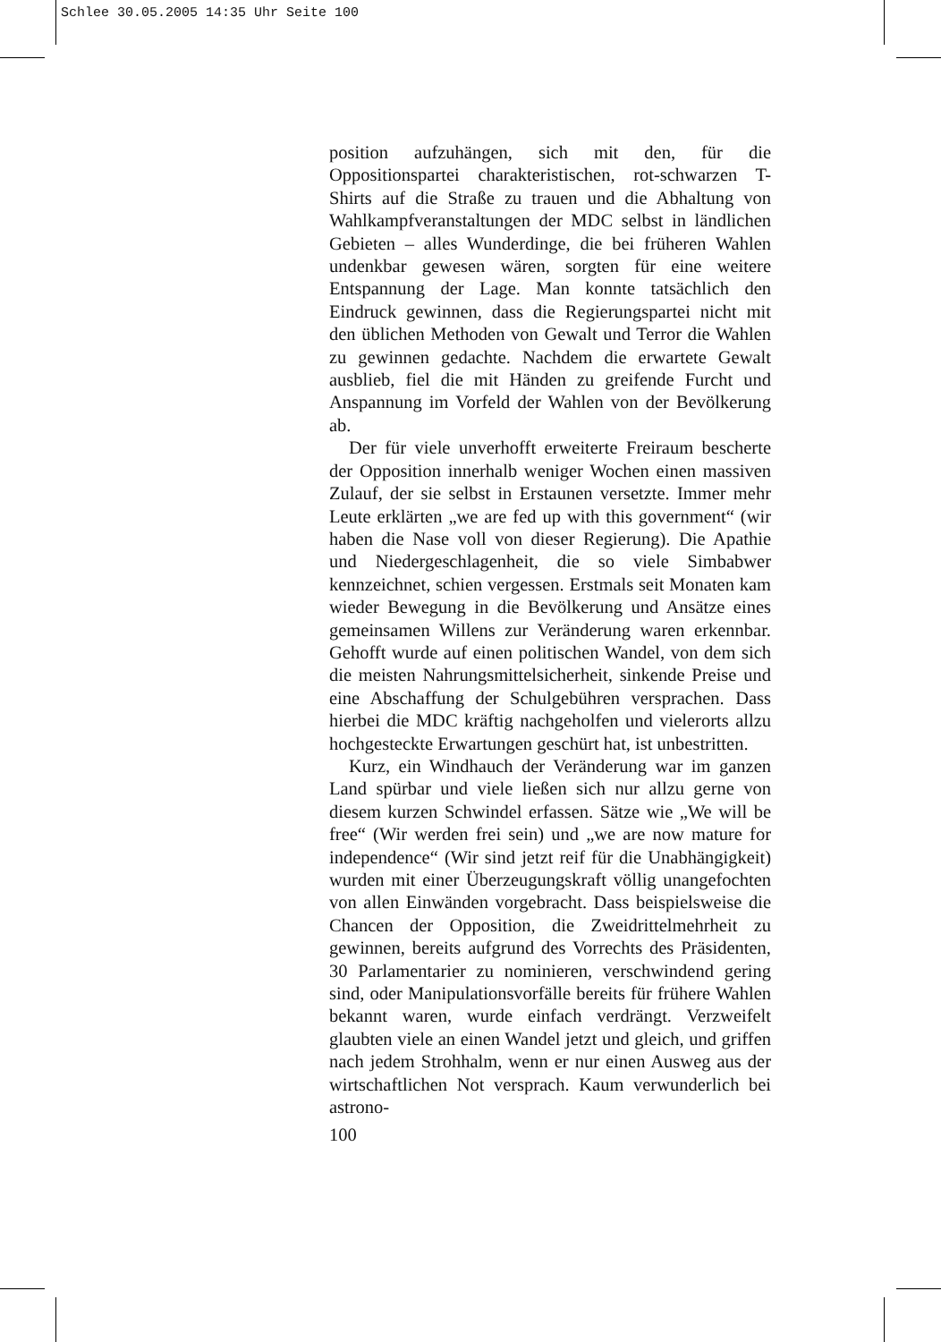Schlee 30.05.2005 14:35 Uhr Seite 100
position aufzuhängen, sich mit den, für die Oppositionspartei charakteristischen, rot-schwarzen T-Shirts auf die Straße zu trauen und die Abhaltung von Wahlkampfveranstaltungen der MDC selbst in ländlichen Gebieten – alles Wunderdinge, die bei früheren Wahlen undenkbar gewesen wären, sorgten für eine weitere Entspannung der Lage. Man konnte tatsächlich den Eindruck gewinnen, dass die Regierungspartei nicht mit den üblichen Methoden von Gewalt und Terror die Wahlen zu gewinnen gedachte. Nachdem die erwartete Gewalt ausblieb, fiel die mit Händen zu greifende Furcht und Anspannung im Vorfeld der Wahlen von der Bevölkerung ab.
Der für viele unverhofft erweiterte Freiraum bescherte der Opposition innerhalb weniger Wochen einen massiven Zulauf, der sie selbst in Erstaunen versetzte. Immer mehr Leute erklärten „we are fed up with this government“ (wir haben die Nase voll von dieser Regierung). Die Apathie und Niedergeschlagenheit, die so viele Simbabwer kennzeichnet, schien vergessen. Erstmals seit Monaten kam wieder Bewegung in die Bevölkerung und Ansätze eines gemeinsamen Willens zur Veränderung waren erkennbar. Gehofft wurde auf einen politischen Wandel, von dem sich die meisten Nahrungsmittelsicherheit, sinkende Preise und eine Abschaffung der Schulgebühren versprachen. Dass hierbei die MDC kräftig nachgeholfen und vielerorts allzu hochgesteckte Erwartungen geschürt hat, ist unbestritten.
Kurz, ein Windhauch der Veränderung war im ganzen Land spürbar und viele ließen sich nur allzu gerne von diesem kurzen Schwindel erfassen. Sätze wie „We will be free“ (Wir werden frei sein) und „we are now mature for independence“ (Wir sind jetzt reif für die Unabhängigkeit) wurden mit einer Überzeugungskraft völlig unangefochten von allen Einwänden vorgebracht. Dass beispielsweise die Chancen der Opposition, die Zweidrittelmehrheit zu gewinnen, bereits aufgrund des Vorrechts des Präsidenten, 30 Parlamentarier zu nominieren, verschwindend gering sind, oder Manipulationsvorfälle bereits für frühere Wahlen bekannt waren, wurde einfach verdrängt. Verzweifelt glaubten viele an einen Wandel jetzt und gleich, und griffen nach jedem Strohhalm, wenn er nur einen Ausweg aus der wirtschaftlichen Not versprach. Kaum verwunderlich bei astrono-
100